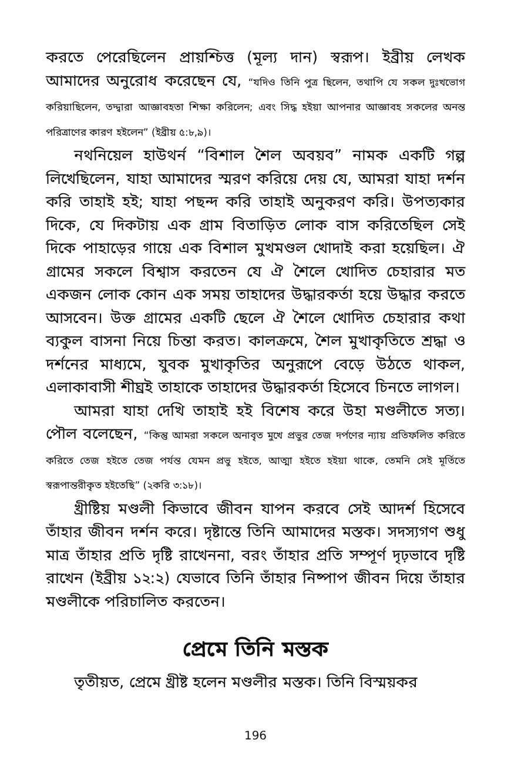করতে পেরেছিলেন প্রায়শ্চিত্ত (মূল্য দান) স্বরূপ। ইব্রীয় লেখক আমাদের অনুরোধ করেছেন যে, “যদিও তিনি পুত্র ছিলেন, তথাপি যে সকল দুঃখভোগ করিয়াছিলেন, তদ্দ্বারা আজ্ঞাবহতা শিক্ষা করিলেন; এবং সিদ্ধ হইয়া আপনার আজ্ঞাবহ সকলের অনন্ত পরিত্রাণের কারণ হইলেন” (ইব্রীয় ৫:৮,৯)।
নথনিয়েল হাউথর্ন “বিশাল শৈল অবয়ব” নামক একটি গল্প লিখেছিলেন, যাহা আমাদের স্মরণ করিয়ে দেয় যে, আমরা যাহা দর্শন করি তাহাই হই; যাহা পছন্দ করি তাহাই অনুকরণ করি। উপত্যকার দিকে, যে দিকটায় এক গ্রাম বিতাড়িত লোক বাস করিতেছিল সেই দিকে পাহাড়ের গায়ে এক বিশাল মুখমণ্ডল খোদাই করা হয়েছিল। ঐ গ্রামের সকলে বিশ্বাস করতেন যে ঐ শৈলে খোদিত চেহারার মত একজন লোক কোন এক সময় তাহাদের উদ্ধারকর্তা হয়ে উদ্ধার করতে আসবেন। উক্ত গ্রামের একটি ছেলে ঐ শৈলে খোদিত চেহারার কথা ব্যকুল বাসনা নিয়ে চিন্তা করত। কালক্রমে, শৈল মুখাকৃতিতে শ্রদ্ধা ও দর্শনের মাধ্যমে, যুবক মুখাকৃতির অনুরূপে বেড়ে উঠতে থাকল, এলাকাবাসী শীঘ্রই তাহাকে তাহাদের উদ্ধারকর্তা হিসেবে চিনতে লাগল।
আমরা যাহা দেখি তাহাই হই বিশেষ করে উহা মণ্ডলীতে সত্য। পৌল বলেছেন, “কিন্তু আমরা সকলে অনাবৃত মুখে প্রভুর তেজ দর্পণের ন্যায় প্রতিফলিত করিতে করিতে তেজ হইতে তেজ পর্যন্ত যেমন প্রভু হইতে, আত্মা হইতে হইয়া থাকে, তেমনি সেই মূর্তিতে স্বরূপান্তরীকৃত হইতেছি” (২করি ৩:১৮)।
খ্রীষ্টিয় মণ্ডলী কিভাবে জীবন যাপন করবে সেই আদর্শ হিসেবে তাঁহার জীবন দর্শন করে। দৃষ্টান্তে তিনি আমাদের মস্তক। সদস্যগণ শুধু মাত্র তাঁহার প্রতি দৃষ্টি রাখেননা, বরং তাঁহার প্রতি সম্পূর্ণ দৃঢ়ভাবে দৃষ্টি রাখেন (ইব্রীয় ১২:২) যেভাবে তিনি তাঁহার নিষ্পাপ জীবন দিয়ে তাঁহার মণ্ডলীকে পরিচালিত করতেন।
প্রেমে তিনি মস্তক
তৃতীয়ত, প্রেমে খ্রীষ্ট হলেন মণ্ডলীর মস্তক। তিনি বিস্ময়কর
196